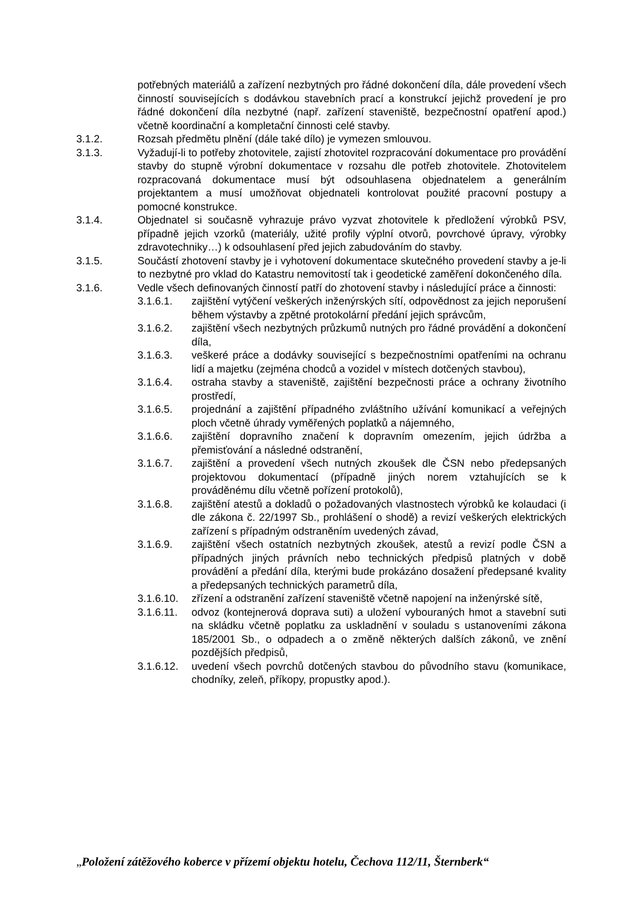potřebných materiálů a zařízení nezbytných pro řádné dokončení díla, dále provedení všech činností souvisejících s dodávkou stavebních prací a konstrukcí jejichž provedení je pro řádné dokončení díla nezbytné (např. zařízení staveniště, bezpečnostní opatření apod.) včetně koordinační a kompletační činnosti celé stavby.
3.1.2. Rozsah předmětu plnění (dále také dílo) je vymezen smlouvou.
3.1.3. Vyžadují-li to potřeby zhotovitele, zajistí zhotovitel rozpracování dokumentace pro provádění stavby do stupně výrobní dokumentace v rozsahu dle potřeb zhotovitele. Zhotovitelem rozpracovaná dokumentace musí být odsouhlasena objednatelem a generálním projektantem a musí umožňovat objednateli kontrolovat použité pracovní postupy a pomocné konstrukce.
3.1.4. Objednatel si současně vyhrazuje právo vyzvat zhotovitele k předložení výrobků PSV, případně jejich vzorků (materiály, užité profily výplní otvorů, povrchové úpravy, výrobky zdravotechniky…) k odsouhlasení před jejich zabudováním do stavby.
3.1.5. Součástí zhotovení stavby je i vyhotovení dokumentace skutečného provedení stavby a je-li to nezbytné pro vklad do Katastru nemovitostí tak i geodetické zaměření dokončeného díla.
3.1.6. Vedle všech definovaných činností patří do zhotovení stavby i následující práce a činnosti:
3.1.6.1. zajištění vytýčení veškerých inženýrských sítí, odpovědnost za jejich neporušení během výstavby a zpětné protokolární předání jejich správcům,
3.1.6.2. zajištění všech nezbytných průzkumů nutných pro řádné provádění a dokončení díla,
3.1.6.3. veškeré práce a dodávky související s bezpečnostními opatřeními na ochranu lidí a majetku (zejména chodců a vozidel v místech dotčených stavbou),
3.1.6.4. ostraha stavby a staveniště, zajištění bezpečnosti práce a ochrany životního prostředí,
3.1.6.5. projednání a zajištění případného zvláštního užívání komunikací a veřejných ploch včetně úhrady vyměřených poplatků a nájemného,
3.1.6.6. zajištění dopravního značení k dopravním omezením, jejich údržba a přemisťování a následné odstranění,
3.1.6.7. zajištění a provedení všech nutných zkoušek dle ČSN nebo předepsaných projektovou dokumentací (případně jiných norem vztahujících se k prováděnému dílu včetně pořízení protokolů),
3.1.6.8. zajištění atestů a dokladů o požadovaných vlastnostech výrobků ke kolaudaci (i dle zákona č. 22/1997 Sb., prohlášení o shodě) a revizí veškerých elektrických zařízení s případným odstraněním uvedených závad,
3.1.6.9. zajištění všech ostatních nezbytných zkoušek, atestů a revizí podle ČSN a případných jiných právních nebo technických předpisů platných v době provádění a předání díla, kterými bude prokázáno dosažení předepsané kvality a předepsaných technických parametrů díla,
3.1.6.10.
zřízení a odstranění zařízení staveniště včetně napojení na inženýrské sítě,
3.1.6.11.
odvoz (kontejnerová doprava suti) a uložení vybouraných hmot a stavební suti na skládku včetně poplatku za uskladnění v souladu s ustanoveními zákona 185/2001 Sb., o odpadech a o změně některých dalších zákonů, ve znění pozdějších předpisů,
3.1.6.12.
uvedení všech povrchů dotčených stavbou do původního stavu (komunikace, chodníky, zeleň, příkopy, propustky apod.).
„Položení zátěžového koberce v přízemí objektu hotelu, Čechova 112/11, Šternberk“